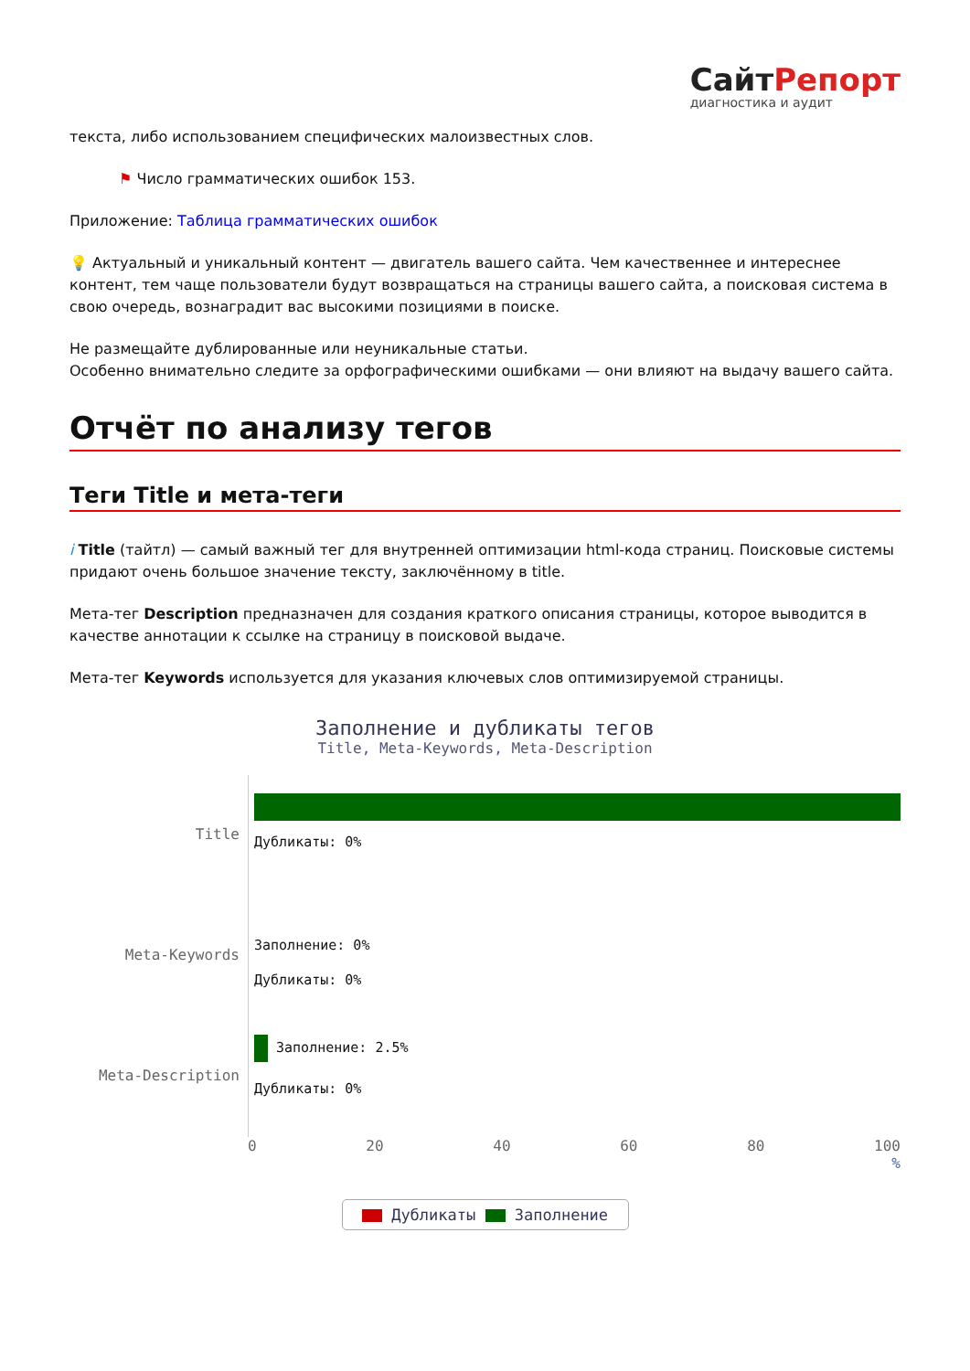СайтРепорт
диагностика и аудит
текста, либо использованием специфических малоизвестных слов.
⚑ Число грамматических ошибок 153.
Приложение: Таблица грамматических ошибок
💡 Актуальный и уникальный контент — двигатель вашего сайта. Чем качественнее и интереснее контент, тем чаще пользователи будут возвращаться на страницы вашего сайта, а поисковая система в свою очередь, вознаградит вас высокими позициями в поиске.
Не размещайте дублированные или неуникальные статьи.
Особенно внимательно следите за орфографическими ошибками — они влияют на выдачу вашего сайта.
Отчёт по анализу тегов
Теги Title и мета-теги
i Title (тайтл) — самый важный тег для внутренней оптимизации html-кода страниц. Поисковые системы придают очень большое значение тексту, заключённому в title.
Мета-тег Description предназначен для создания краткого описания страницы, которое выводится в качестве аннотации к ссылке на страницу в поисковой выдаче.
Мета-тег Keywords используется для указания ключевых слов оптимизируемой страницы.
Заполнение и дубликаты тегов
Title, Meta-Keywords, Meta-Description
Title
Дубликаты: 0%
Meta-Keywords
Заполнение: 0%
Дубликаты: 0%
Meta-Description
Заполнение: 2.5%
Дубликаты: 0%
0 20 40 60 80 100
%
Дубликаты Заполнение